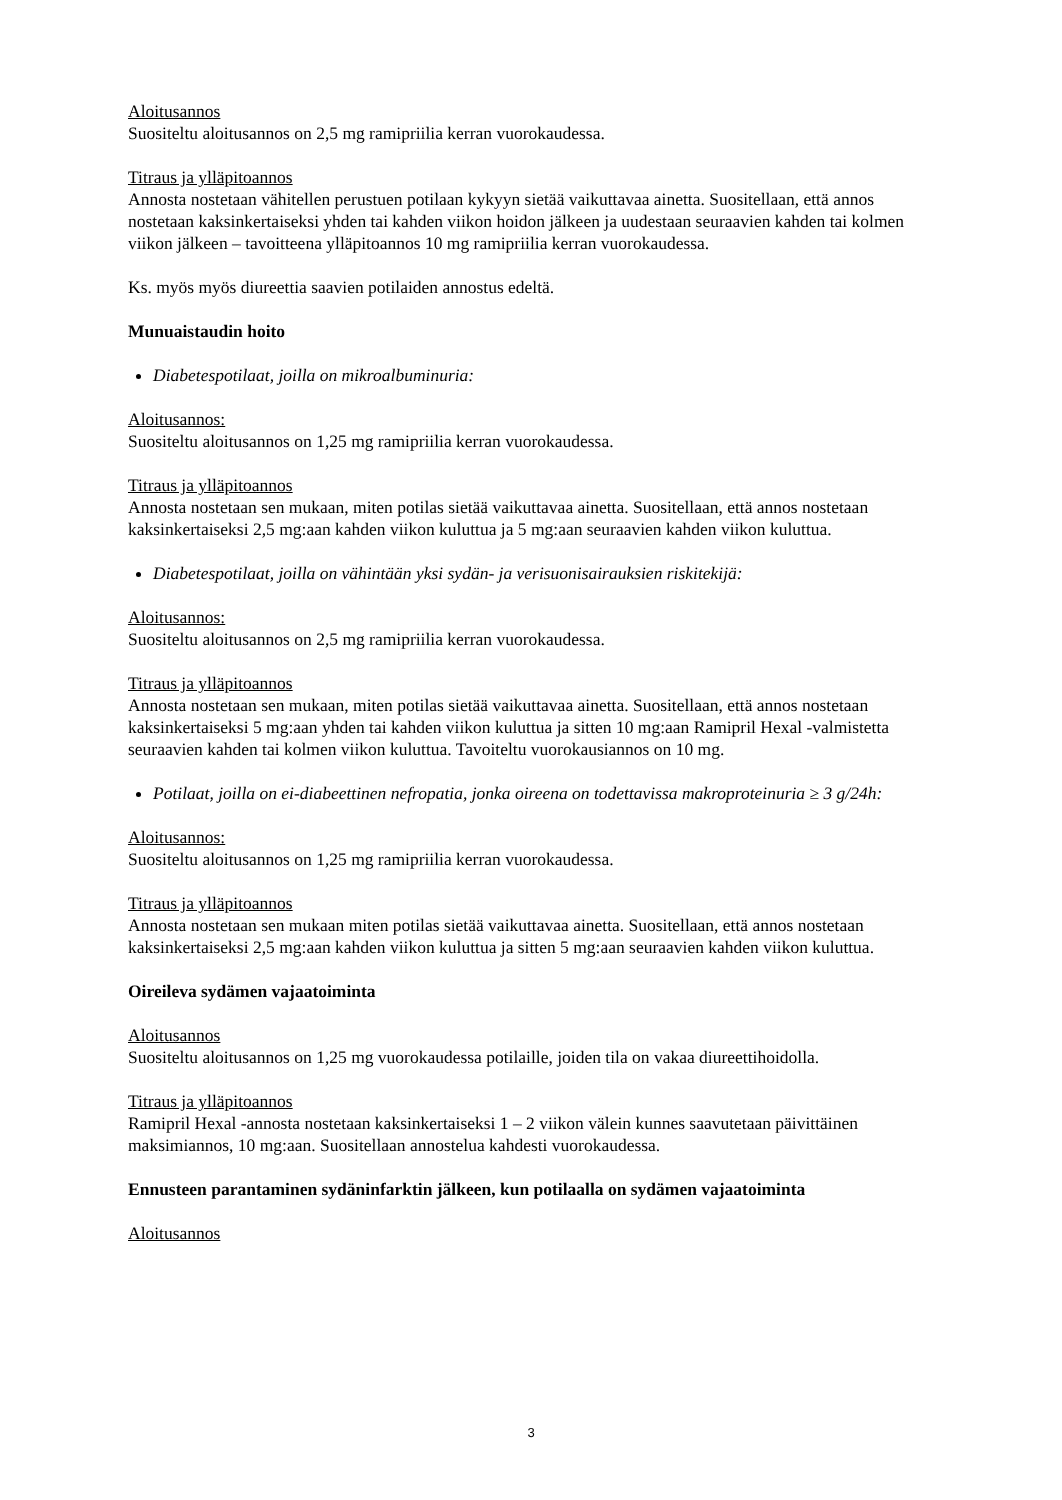Aloitusannos
Suositeltu aloitusannos on 2,5 mg ramipriilia kerran vuorokaudessa.
Titraus ja ylläpitoannos
Annosta nostetaan vähitellen perustuen potilaan kykyyn sietää vaikuttavaa ainetta. Suositellaan, että annos nostetaan kaksinkertaiseksi yhden tai kahden viikon hoidon jälkeen ja uudestaan seuraavien kahden tai kolmen viikon jälkeen – tavoitteena ylläpitoannos 10 mg ramipriilia kerran vuorokaudessa.
Ks. myös myös diureettia saavien potilaiden annostus edeltä.
Munuaistaudin hoito
Diabetespotilaat, joilla on mikroalbuminuria:
Aloitusannos:
Suositeltu aloitusannos on 1,25 mg ramipriilia kerran vuorokaudessa.
Titraus ja ylläpitoannos
Annosta nostetaan sen mukaan, miten potilas sietää vaikuttavaa ainetta. Suositellaan, että annos nostetaan kaksinkertaiseksi 2,5 mg:aan kahden viikon kuluttua ja 5 mg:aan seuraavien kahden viikon kuluttua.
Diabetespotilaat, joilla on vähintään yksi sydän- ja verisuonisairauksien riskitekijä:
Aloitusannos:
Suositeltu aloitusannos on 2,5 mg ramipriilia kerran vuorokaudessa.
Titraus ja ylläpitoannos
Annosta nostetaan sen mukaan, miten potilas sietää vaikuttavaa ainetta. Suositellaan, että annos nostetaan kaksinkertaiseksi 5 mg:aan yhden tai kahden viikon kuluttua ja sitten 10 mg:aan Ramipril Hexal -valmistetta seuraavien kahden tai kolmen viikon kuluttua. Tavoiteltu vuorokausiannos on 10 mg.
Potilaat, joilla on ei-diabeettinen nefropatia, jonka oireena on todettavissa makroproteinuria ≥ 3 g/24h:
Aloitusannos:
Suositeltu aloitusannos on 1,25 mg ramipriilia kerran vuorokaudessa.
Titraus ja ylläpitoannos
Annosta nostetaan sen mukaan miten potilas sietää vaikuttavaa ainetta. Suositellaan, että annos nostetaan kaksinkertaiseksi 2,5 mg:aan kahden viikon kuluttua ja sitten 5 mg:aan seuraavien kahden viikon kuluttua.
Oireileva sydämen vajaatoiminta
Aloitusannos
Suositeltu aloitusannos on 1,25 mg vuorokaudessa potilaille, joiden tila on vakaa diureettihoidolla.
Titraus ja ylläpitoannos
Ramipril Hexal -annosta nostetaan kaksinkertaiseksi 1 – 2 viikon välein kunnes saavutetaan päivittäinen maksimiannos, 10 mg:aan. Suositellaan annostelua kahdesti vuorokaudessa.
Ennusteen parantaminen sydäninfarktin jälkeen, kun potilaalla on sydämen vajaatoiminta
Aloitusannos
3